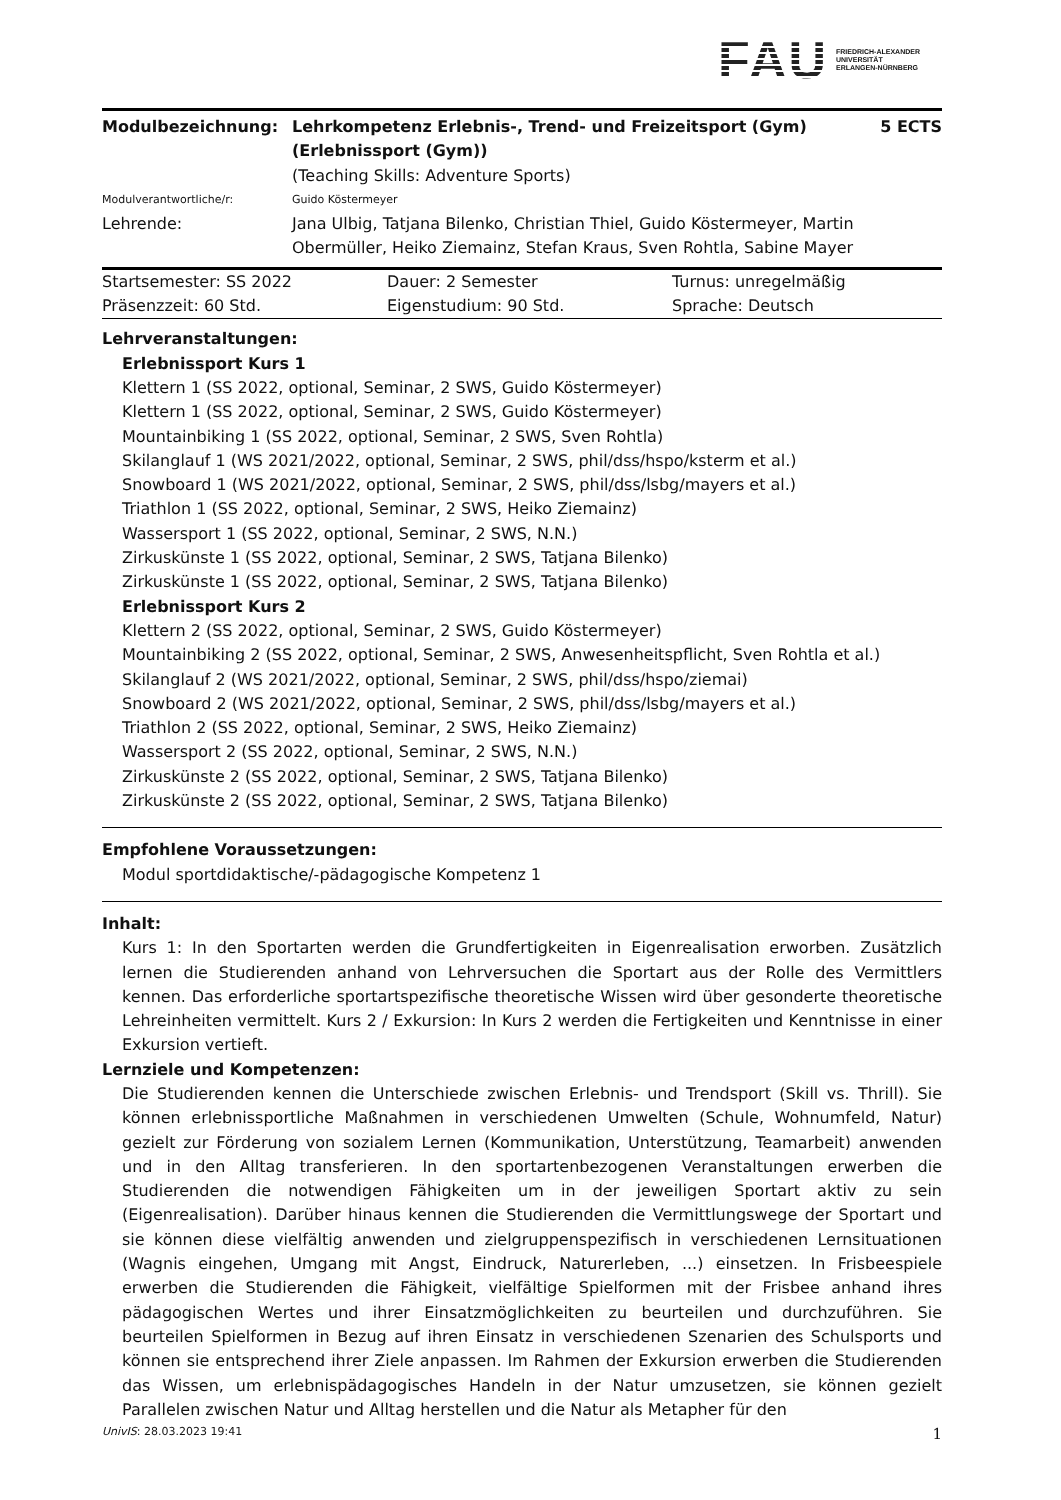FAU FRIEDRICH-ALEXANDER
UNIVERSITÄT
ERLANGEN-NÜRNBERG
| Modulbezeichnung: | Lehrkompetenz Erlebnis-, Trend- und Freizeitsport (Gym) (Erlebnissport (Gym)) | 5 ECTS |
| | (Teaching Skills: Adventure Sports) | |
| Modulverantwortliche/r: | Guido Köstermeyer | |
| Lehrende: | Jana Ulbig, Tatjana Bilenko, Christian Thiel, Guido Köstermeyer, Martin Obermüller, Heiko Ziemainz, Stefan Kraus, Sven Rohtla, Sabine Mayer | |
| Startsemester: SS 2022 | Dauer: 2 Semester | Turnus: unregelmäßig |
| Präsenzzeit: 60 Std. | Eigenstudium: 90 Std. | Sprache: Deutsch |
Lehrveranstaltungen:
Erlebnissport Kurs 1
Klettern 1 (SS 2022, optional, Seminar, 2 SWS, Guido Köstermeyer)
Klettern 1 (SS 2022, optional, Seminar, 2 SWS, Guido Köstermeyer)
Mountainbiking 1 (SS 2022, optional, Seminar, 2 SWS, Sven Rohtla)
Skilanglauf 1 (WS 2021/2022, optional, Seminar, 2 SWS, phil/dss/hspo/ksterm et al.)
Snowboard 1 (WS 2021/2022, optional, Seminar, 2 SWS, phil/dss/lsbg/mayers et al.)
Triathlon 1 (SS 2022, optional, Seminar, 2 SWS, Heiko Ziemainz)
Wassersport 1 (SS 2022, optional, Seminar, 2 SWS, N.N.)
Zirkuskünste 1 (SS 2022, optional, Seminar, 2 SWS, Tatjana Bilenko)
Zirkuskünste 1 (SS 2022, optional, Seminar, 2 SWS, Tatjana Bilenko)
Erlebnissport Kurs 2
Klettern 2 (SS 2022, optional, Seminar, 2 SWS, Guido Köstermeyer)
Mountainbiking 2 (SS 2022, optional, Seminar, 2 SWS, Anwesenheitspflicht, Sven Rohtla et al.)
Skilanglauf 2 (WS 2021/2022, optional, Seminar, 2 SWS, phil/dss/hspo/ziemai)
Snowboard 2 (WS 2021/2022, optional, Seminar, 2 SWS, phil/dss/lsbg/mayers et al.)
Triathlon 2 (SS 2022, optional, Seminar, 2 SWS, Heiko Ziemainz)
Wassersport 2 (SS 2022, optional, Seminar, 2 SWS, N.N.)
Zirkuskünste 2 (SS 2022, optional, Seminar, 2 SWS, Tatjana Bilenko)
Zirkuskünste 2 (SS 2022, optional, Seminar, 2 SWS, Tatjana Bilenko)
Empfohlene Voraussetzungen:
Modul sportdidaktische/-pädagogische Kompetenz 1
Inhalt:
Kurs 1: In den Sportarten werden die Grundfertigkeiten in Eigenrealisation erworben. Zusätzlich lernen die Studierenden anhand von Lehrversuchen die Sportart aus der Rolle des Vermittlers kennen. Das erforderliche sportartspezifische theoretische Wissen wird über gesonderte theoretische Lehreinheiten vermittelt. Kurs 2 / Exkursion: In Kurs 2 werden die Fertigkeiten und Kenntnisse in einer Exkursion vertieft.
Lernziele und Kompetenzen:
Die Studierenden kennen die Unterschiede zwischen Erlebnis- und Trendsport (Skill vs. Thrill). Sie können erlebnissportliche Maßnahmen in verschiedenen Umwelten (Schule, Wohnumfeld, Natur) gezielt zur Förderung von sozialem Lernen (Kommunikation, Unterstützung, Teamarbeit) anwenden und in den Alltag transferieren. In den sportartenbezogenen Veranstaltungen erwerben die Studierenden die notwendigen Fähigkeiten um in der jeweiligen Sportart aktiv zu sein (Eigenrealisation). Darüber hinaus kennen die Studierenden die Vermittlungswege der Sportart und sie können diese vielfältig anwenden und zielgruppenspezifisch in verschiedenen Lernsituationen (Wagnis eingehen, Umgang mit Angst, Eindruck, Naturerleben, ...) einsetzen. In Frisbeespiele erwerben die Studierenden die Fähigkeit, vielfältige Spielformen mit der Frisbee anhand ihres pädagogischen Wertes und ihrer Einsatzmöglichkeiten zu beurteilen und durchzuführen. Sie beurteilen Spielformen in Bezug auf ihren Einsatz in verschiedenen Szenarien des Schulsports und können sie entsprechend ihrer Ziele anpassen. Im Rahmen der Exkursion erwerben die Studierenden das Wissen, um erlebnispädagogisches Handeln in der Natur umzusetzen, sie können gezielt Parallelen zwischen Natur und Alltag herstellen und die Natur als Metapher für den
UnivIS: 28.03.2023 19:41 1